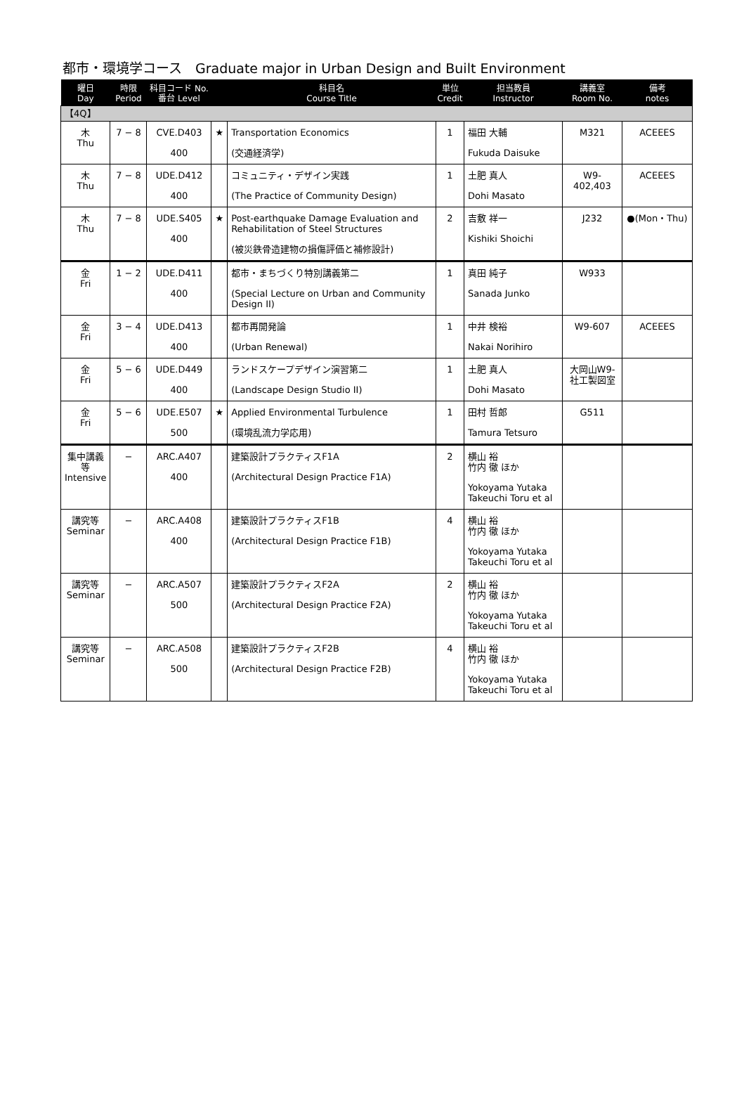都市・環境学コース　Graduate major in Urban Design and Built Environment
| 曜日 Day | 時限 Period | 科目コード No. 番台 Level | | 科目名 Course Title | 単位 Credit | 担当教員 Instructor | 講義室 Room No. | 備考 notes |
| --- | --- | --- | --- | --- | --- | --- | --- | --- |
| 【4Q】 | | | | | | | | |
| 木 Thu | 7 − 8 | CVE.D403 400 | ★ | Transportation Economics (交通経済学) | 1 | 福田 大輔 Fukuda Daisuke | M321 | ACEEES |
| 木 Thu | 7 − 8 | UDE.D412 400 | | コミュニティ・デザイン実践 (The Practice of Community Design) | 1 | 土肥 真人 Dohi Masato | W9-402,403 | ACEEES |
| 木 Thu | 7 − 8 | UDE.S405 400 | ★ | Post-earthquake Damage Evaluation and Rehabilitation of Steel Structures (被災鉄骨造建物の損傷評価と補修設計) | 2 | 吉敷 祥一 Kishiki Shoichi | J232 | ●(Mon・Thu) |
| 金 Fri | 1 − 2 | UDE.D411 400 | | 都市・まちづくり特別講義第二 (Special Lecture on Urban and Community Design II) | 1 | 真田 純子 Sanada Junko | W933 | |
| 金 Fri | 3 − 4 | UDE.D413 400 | | 都市再開発論 (Urban Renewal) | 1 | 中井 検裕 Nakai Norihiro | W9-607 | ACEEES |
| 金 Fri | 5 − 6 | UDE.D449 400 | | ランドスケープデザイン演習第二 (Landscape Design Studio II) | 1 | 土肥 真人 Dohi Masato | 大岡山W9-社工製図室 | |
| 金 Fri | 5 − 6 | UDE.E507 500 | ★ | Applied Environmental Turbulence (環境乱流力学応用) | 1 | 田村 哲郎 Tamura Tetsuro | G511 | |
| 集中講義等 Intensive | − | ARC.A407 400 | | 建築設計プラクティスF1A (Architectural Design Practice F1A) | 2 | 横山 裕 竹内 徹 ほか Yokoyama Yutaka Takeuchi Toru et al | | |
| 講究等 Seminar | − | ARC.A408 400 | | 建築設計プラクティスF1B (Architectural Design Practice F1B) | 4 | 横山 裕 竹内 徹 ほか Yokoyama Yutaka Takeuchi Toru et al | | |
| 講究等 Seminar | − | ARC.A507 500 | | 建築設計プラクティスF2A (Architectural Design Practice F2A) | 2 | 横山 裕 竹内 徹 ほか Yokoyama Yutaka Takeuchi Toru et al | | |
| 講究等 Seminar | − | ARC.A508 500 | | 建築設計プラクティスF2B (Architectural Design Practice F2B) | 4 | 横山 裕 竹内 徹 ほか Yokoyama Yutaka Takeuchi Toru et al | | |